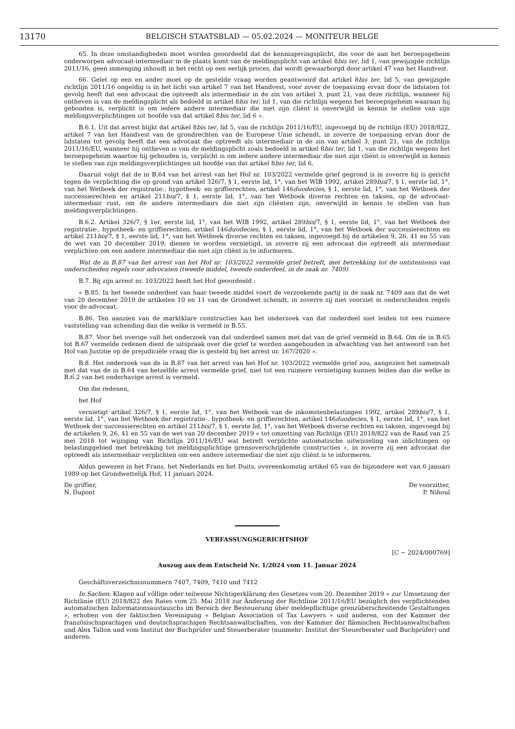13170 BELGISCH STAATSBLAD — 05.02.2024 — MONITEUR BELGE
65. In deze omstandigheden moet worden geoordeeld dat de kennisgevingsplicht, die voor de aan het beroepsgeheim onderworpen advocaat-intermediair in de plaats komt van de meldingsplicht van artikel 8bis ter, lid 1, van gewijzigde richtlijn 2011/16, geen inmenging inhoudt in het recht op een eerlijk proces, dat wordt gewaarborgd door artikel 47 van het Handvest.
66. Gelet op een en ander moet op de gestelde vraag worden geantwoord dat artikel 8bis ter, lid 5, van gewijzigde richtlijn 2011/16 ongeldig is in het licht van artikel 7 van het Handvest, voor zover de toepassing ervan door de lidstaten tot gevolg heeft dat een advocaat die optreedt als intermediair in de zin van artikel 3, punt 21, van deze richtlijn, wanneer hij ontheven is van de meldingsplicht als bedoeld in artikel 8bis ter, lid 1, van die richtlijn wegens het beroepsgeheim waaraan hij gebonden is, verplicht is om iedere andere intermediair die niet zijn cliënt is onverwijld in kennis te stellen van zijn meldingsverplichtingen uit hoofde van dat artikel 8bis ter, lid 6 ».
B.6.1. Uit dat arrest blijkt dat artikel 8bis ter, lid 5, van de richtlijn 2011/16/EU, ingevoegd bij de richtlijn (EU) 2018/822, artikel 7 van het Handvest van de grondrechten van de Europese Unie schendt, in zoverre de toepassing ervan door de lidstaten tot gevolg heeft dat een advocaat die optreedt als intermediair in de zin van artikel 3, punt 21, van de richtlijn 2011/16/EU, wanneer hij ontheven is van de meldingsplicht zoals bedoeld in artikel 8bis ter, lid 1, van die richtlijn wegens het beroepsgeheim waartoe hij gehouden is, verplicht is om iedere andere intermediair die niet zijn cliënt is onverwijld in kennis te stellen van zijn meldingsverplichtingen uit hoofde van dat artikel 8bis ter, lid 6.
Daaruit volgt dat de in B.64 van het arrest van het Hof nr. 103/2022 vermelde grief gegrond is in zoverre hij is gericht tegen de verplichting die op grond van artikel 326/7, § 1, eerste lid, 1°, van het WIB 1992, artikel 289bis/7, § 1, eerste lid, 1°, van het Wetboek der registratie-, hypotheek- en griffierechten, artikel 146duodecies, § 1, eerste lid, 1°, van het Wetboek der successierechten en artikel 211bis/7, § 1, eerste lid, 1°, van het Wetboek diverse rechten en taksen, op de advocaat-intermediair rust, om de andere intermediairs die niet zijn cliënten zijn, onverwijld in kennis te stellen van hun meldingsverplichtingen.
B.6.2. Artikel 326/7, § 1er, eerste lid, 1°, van het WIB 1992, artikel 289bis/7, § 1, eerste lid, 1°, van het Wetboek der registratie-, hypotheek- en griffierechten, artikel 146duodecies, § 1, eerste lid, 1°, van het Wetboek der successierechten en artikel 211bis/7, § 1, eerste lid, 1°, van het Wetboek diverse rechten en taksen, ingevoegd bij de artikelen 9, 26, 41 en 55 van de wet van 20 december 2019, dienen te worden vernietigd, in zoverre zij een advocaat die optreedt als intermediair verplichten om een andere intermediair die niet zijn cliënt is te informeren.
Wat de in B.87 van het arrest van het Hof nr. 103/2022 vermelde grief betreft, met betrekking tot de ontstentenis van onderscheiden regels voor advocaten (tweede middel, tweede onderdeel, in de zaak nr. 7409)
B.7. Bij zijn arrest nr. 103/2022 heeft het Hof geoordeeld :
« B.85. In het tweede onderdeel van haar tweede middel voert de verzoekende partij in de zaak nr. 7409 aan dat de wet van 20 december 2019 de artikelen 10 en 11 van de Grondwet schendt, in zoverre zij niet voorziet in onderscheiden regels voor de advocaat.
B.86. Ten aanzien van de marktklare constructies kan het onderzoek van dat onderdeel niet leiden tot een ruimere vaststelling van schending dan die welke is vermeld in B.55.
B.87. Voor het overige valt het onderzoek van dat onderdeel samen met dat van de grief vermeld in B.64. Om de in B.65 tot B.67 vermelde redenen dient de uitspraak over die grief te worden aangehouden in afwachting van het antwoord van het Hof van Justitie op de prejudiciële vraag die is gesteld bij het arrest nr. 167/2020 ».
B.8. Het onderzoek van de in B.87 van het arrest van het Hof nr. 103/2022 vermelde grief zou, aangezien het samenvalt met dat van de in B.64 van hetzelfde arrest vermelde grief, niet tot een ruimere vernietiging kunnen leiden dan die welke in B.6.2 van het onderhavige arrest is vermeld.
Om die redenen,
het Hof
vernietigt artikel 326/7, § 1, eerste lid, 1°, van het Wetboek van de inkomstenbelastingen 1992, artikel 289bis/7, § 1, eerste lid, 1°, van het Wetboek der registratie-, hypotheek- en griffierechten, artikel 146duodecies, § 1, eerste lid, 1°, van het Wetboek der successierechten en artikel 211bis/7, § 1, eerste lid, 1°, van het Wetboek diverse rechten en taksen, ingevoegd bij de artikelen 9, 26, 41 en 55 van de wet van 20 december 2019 « tot omzetting van Richtlijn (EU) 2018/822 van de Raad van 25 mei 2018 tot wijziging van Richtlijn 2011/16/EU wat betreft verplichte automatische uitwisseling van inlichtingen op belastinggebied met betrekking tot meldingsplichtige grensoverschrijdende constructies », in zoverre zij een advocaat die optreedt als intermediair verplichten om een andere intermediair die niet zijn cliënt is te informeren.
Aldus gewezen in het Frans, het Nederlands en het Duits, overeenkomstig artikel 65 van de bijzondere wet van 6 januari 1989 op het Grondwettelijk Hof, 11 januari 2024.
De griffier,
N. Dupont
De voorzitter,
P. Nihoul
VERFASSUNGSGERICHTSHOF
[C − 2024/000769]
Auszug aus dem Entscheid Nr. 1/2024 vom 11. Januar 2024
Geschäftsverzeichnisnummern 7407, 7409, 7410 und 7412
In Sachen: Klagen auf völlige oder teilweise Nichtigerklärung des Gesetzes vom 20. Dezember 2019 « zur Umsetzung der Richtlinie (EU) 2018/822 des Rates vom 25. Mai 2018 zur Änderung der Richtlinie 2011/16/EU bezüglich des verpflichtenden automatischen Informationsaustauschs im Bereich der Besteuerung über meldepflichtige grenzüberschreitende Gestaltungen », erhoben von der faktischen Vereinigung « Belgian Association of Tax Lawyers » und anderen, von der Kammer der französischsprachigen und deutschsprachigen Rechtsanwaltschaften, von der Kammer der flämischen Rechtsanwaltschaften und Alex Tallon und vom Institut der Buchprüfer und Steuerberater (nunmehr: Institut der Steuerberater und Buchprüfer) und anderen.